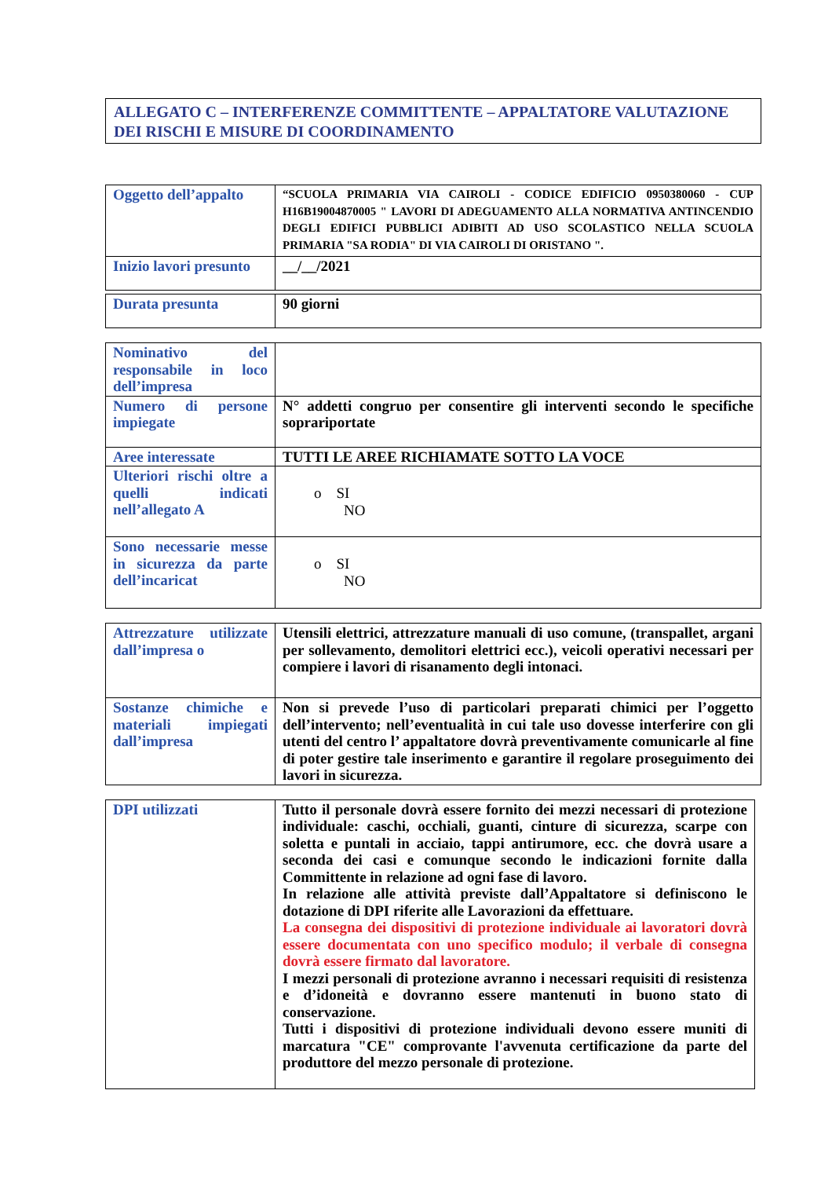ALLEGATO C – INTERFERENZE COMMITTENTE – APPALTATORE VALUTAZIONE DEI RISCHI E MISURE DI COORDINAMENTO
| Oggetto dell’appalto | “SCUOLA PRIMARIA VIA CAIROLI - CODICE EDIFICIO 0950380060 - CUP H16B19004870005 " LAVORI DI ADEGUAMENTO ALLA NORMATIVA ANTINCENDIO DEGLI EDIFICI PUBBLICI ADIBITI AD USO SCOLASTICO NELLA SCUOLA PRIMARIA "SA RODIA" DI VIA CAIROLI DI ORISTANO ". |
| Inizio lavori presunto | __/__/2021 |
| Durata presunta | 90 giorni |
| Nominativo del responsabile in loco dell’impresa | |
| Numero di persone impiegate | N° addetti congruo per consentire gli interventi secondo le specifiche soprariportate |
| Aree interessate | TUTTI LE AREE RICHIAMATE SOTTO LA VOCE |
| Ulteriori rischi oltre a quelli indicati nell’allegato A | o SI NO |
| Sono necessarie messe in sicurezza da parte dell’incaricat | o SI NO |
| Attrezzature utilizzate dall’impresa o | Utensili elettrici, attrezzature manuali di uso comune, (transpallet, argani per sollevamento, demolitori elettrici ecc.), veicoli operativi necessari per compiere i lavori di risanamento degli intonaci. |
| Sostanze chimiche e materiali impiegati dall’impresa | Non si prevede l’uso di particolari preparati chimici per l’oggetto dell’intervento; nell’eventualità in cui tale uso dovesse interferire con gli utenti del centro l’ appaltatore dovrà preventivamente comunicarle al fine di poter gestire tale inserimento e garantire il regolare proseguimento dei lavori in sicurezza. |
| DPI utilizzati | Tutto il personale dovrà essere fornito dei mezzi necessari di protezione individuale: caschi, occhiali, guanti, cinture di sicurezza, scarpe con soletta e puntali in acciaio, tappi antirumore, ecc. che dovrà usare a seconda dei casi e comunque secondo le indicazioni fornite dalla Committente in relazione ad ogni fase di lavoro. In relazione alle attività previste dall’Appaltatore si definiscono le dotazione di DPI riferite alle Lavorazioni da effettuare. La consegna dei dispositivi di protezione individuale ai lavoratori dovrà essere documentata con uno specifico modulo; il verbale di consegna dovrà essere firmato dal lavoratore. I mezzi personali di protezione avranno i necessari requisiti di resistenza e d’idoneità e dovranno essere mantenuti in buono stato di conservazione. Tutti i dispositivi di protezione individuali devono essere muniti di marcatura "CE" comprovante l'avvenuta certificazione da parte del produttore del mezzo personale di protezione. |